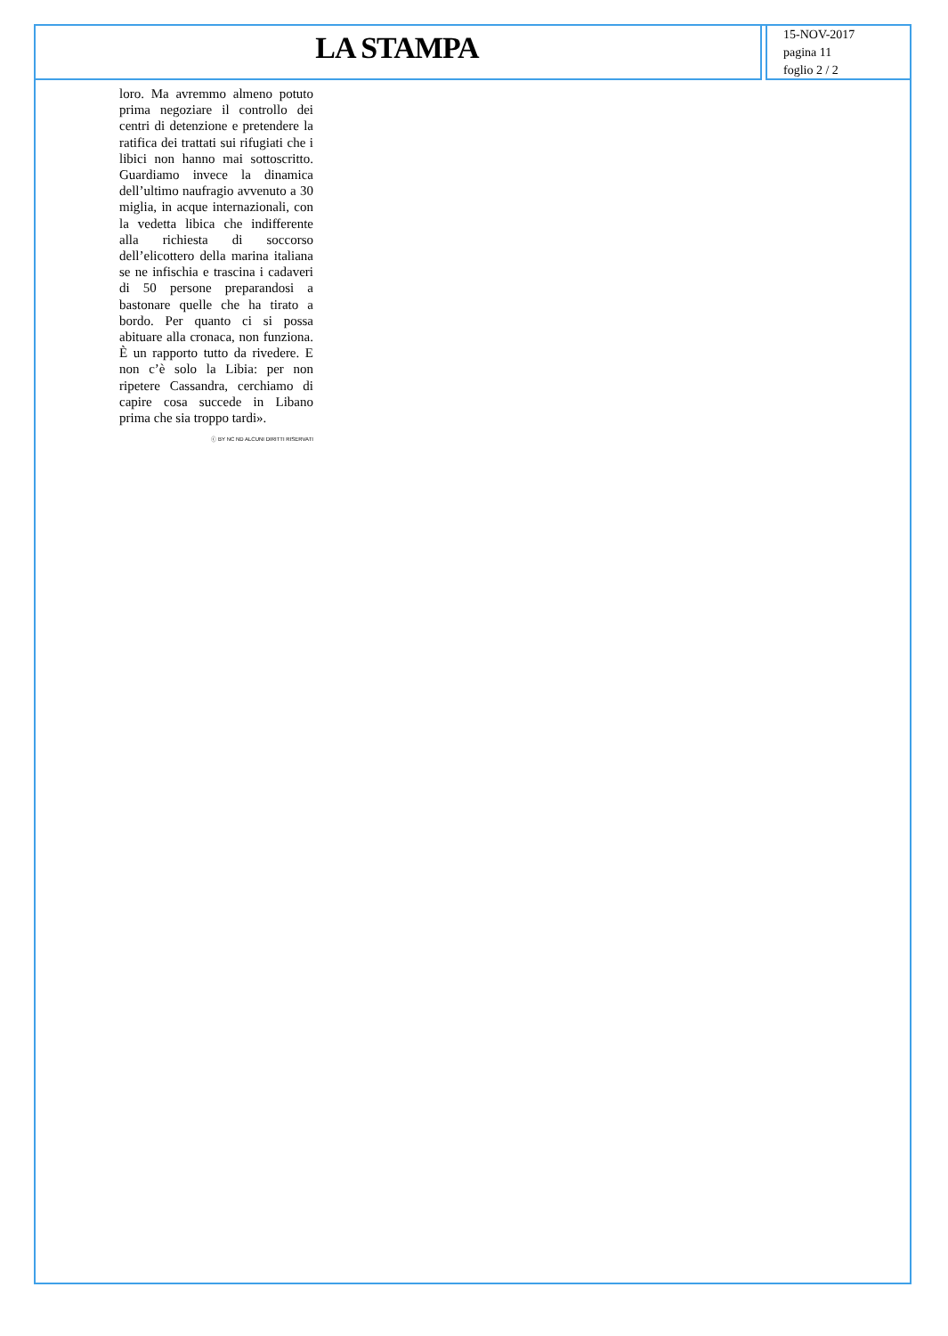LA STAMPA
15-NOV-2017
pagina 11
foglio 2 / 2
loro. Ma avremmo almeno potuto prima negoziare il controllo dei centri di detenzione e pretendere la ratifica dei trattati sui rifugiati che i libici non hanno mai sottoscritto. Guardiamo invece la dinamica dell’ultimo naufragio avvenuto a 30 miglia, in acque internazionali, con la vedetta libica che indifferente alla richiesta di soccorso dell’elicottero della marina italiana se ne infischia e trascina i cadaveri di 50 persone preparandosi a bastonare quelle che ha tirato a bordo. Per quanto ci si possa abituare alla cronaca, non funziona. È un rapporto tutto da rivedere. E non c’è solo la Libia: per non ripetere Cassandra, cerchiamo di capire cosa succede in Libano prima che sia troppo tardi».
ⓒ BY NC ND ALCUNI DIRITTI RISERVATI